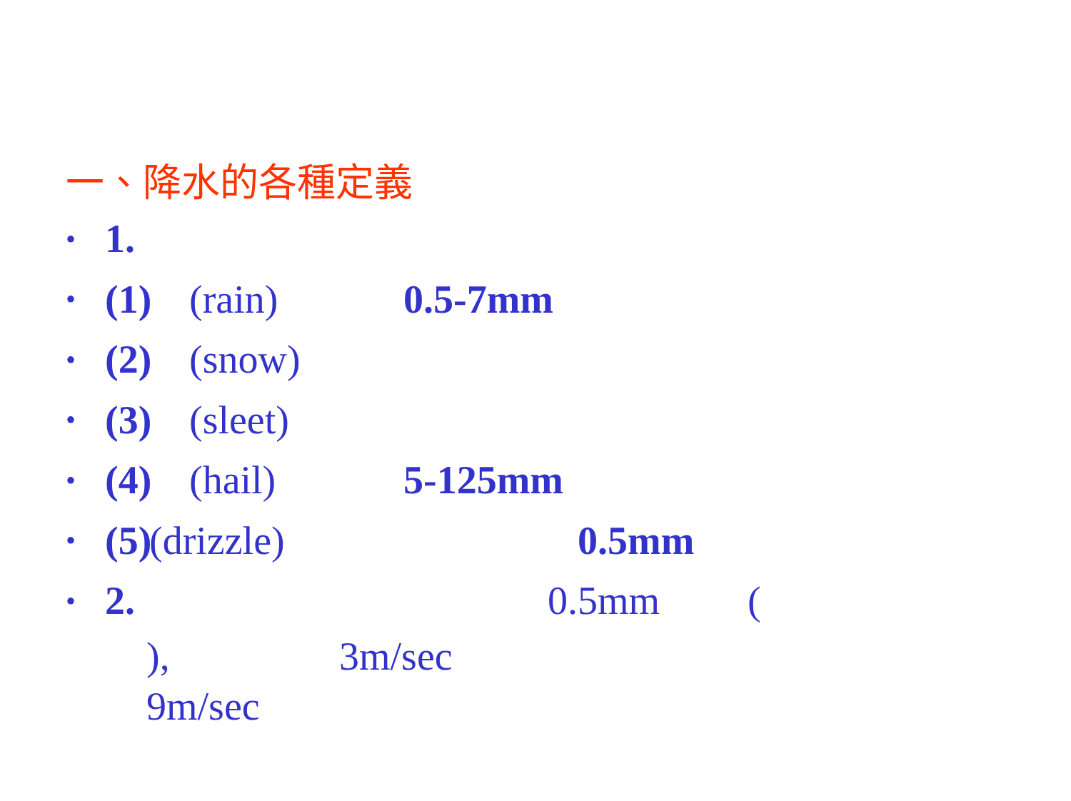一、降水的各種定義
• 1.
• (1) (rain) 0.5-7mm
• (2) (snow)
• (3) (sleet)
• (4) (hail) 5-125mm
• (5) (drizzle) 0.5mm
• 2. 0.5mm (
), 3m/sec
9m/sec